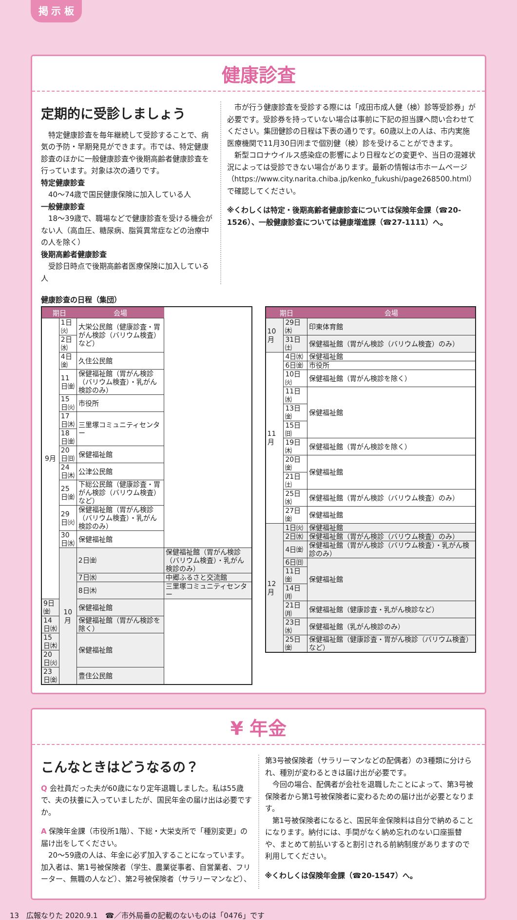掲 示 板
健康診査
定期的に受診しましょう
　特定健康診査を毎年継続して受診することで、病気の予防・早期発見ができます。市では、特定健康診査のほかに一般健康診査や後期高齢者健康診査を行っています。対象は次の通りです。
特定健康診査
　40～74歳で国民健康保険に加入している人
一般健康診査
　18～39歳で、職場などで健康診査を受ける機会がない人（高血圧、糖尿病、脂質異常症などの治療中の人を除く）
後期高齢者健康診査
　受診日時点で後期高齢者医療保険に加入している人
　市が行う健康診査を受診する際には「成田市成人健（検）診等受診券」が必要です。受診券を持っていない場合は事前に下記の担当課へ問い合わせてください。集団健診の日程は下表の通りです。60歳以上の人は、市内実施医療機関で11月30日㈪まで個別健（検）診を受けることができます。
　新型コロナウイルス感染症の影響により日程などの変更や、当日の混雑状況によっては受診できない場合があります。最新の情報は市ホームページ（https://www.city.narita.chiba.jp/kenko_fukushi/page268500.html）で確認してください。
※くわしくは特定・後期高齢者健康診査については保険年金課（☎20-1526）、一般健康診査については健康増進課（☎27-1111）へ。
健康診査の日程（集団）
| 期日 | | 会場 | |
| --- | --- | --- | --- |
| 9月 | 1日㈫ | 大栄公民館（健康診査・胃がん検診（バリウム検査）など） | |
| | 2日㈬ | | |
| | 4日㈮ | 久住公民館 | |
| | 11日㈮ | 保健福祉館（胃がん検診（バリウム検査）・乳がん検診のみ） | |
| | 15日㈫ | 市役所 | |
| | 17日㈭ | 三里塚コミュニティセンター | |
| | 18日㈮ | | |
| | 20日㈰ | 保健福祉館 | |
| | 24日㈭ | 公津公民館 | |
| | 25日㈮ | 下総公民館（健康診査・胃がん検診（バリウム検査）など） | |
| | 29日㈫ | 保健福祉館（胃がん検診（バリウム検査）・乳がん検診のみ） | |
| | 30日㈬ | 保健福祉館 | |
| | 10月 | 2日㈮ | 保健福祉館（胃がん検診（バリウム検査）・乳がん検診のみ） |
| | | 7日㈬ | 中郷ふるさと交流館 |
| | | 8日㈭ | 三里塚コミュニティセンター |
| 9日㈮ | | 保健福祉館 | |
| 14日㈬ | | 保健福祉館（胃がん検診を除く） | |
| 15日㈭ | | 保健福祉館 | |
| 20日㈫ | | | |
| 23日㈮ | | 豊住公民館 | |
| 期日 | | 会場 |
| --- | --- | --- |
| 10月 | 29日㈭ | 印東体育館 |
| | 31日㈯ | 保健福祉館（胃がん検診（バリウム検査）のみ） |
| 11月 | 4日㈬ | 保健福祉館 |
| | 6日㈮ | 市役所 |
| | 10日㈫ | 保健福祉館（胃がん検診を除く） |
| | 11日㈬ | 保健福祉館 |
| | 13日㈮ | |
| | 15日㈰ | |
| | 19日㈭ | 保健福祉館（胃がん検診を除く） |
| | 20日㈮ | 保健福祉館 |
| | 21日㈯ | |
| | 25日㈬ | 保健福祉館（胃がん検診（バリウム検査）のみ） |
| | 27日㈮ | 保健福祉館 |
| 12月 | 1日㈫ | 保健福祉館 |
| | 2日㈬ | 保健福祉館（胃がん検診（バリウム検査）のみ） |
| | 4日㈮ | 保健福祉館（胃がん検診（バリウム検査）・乳がん検診のみ） |
| | 6日㈰ | 保健福祉館 |
| | 11日㈮ | |
| | 14日㈪ | |
| | 21日㈪ | 保健福祉館（健康診査・乳がん検診など） |
| | 23日㈬ | 保健福祉館（乳がん検診のみ） |
| | 25日㈮ | 保健福祉館（健康診査・胃がん検診（バリウム検査）など） |
¥ 年金
こんなときはどうなるの？
Q 会社員だった夫が60歳になり定年退職しました。私は55歳で、夫の扶養に入っていましたが、国民年金の届け出は必要ですか。
A 保険年金課（市役所1階）、下総・大栄支所で「種別変更」の届け出をしてください。
　20～59歳の人は、年金に必ず加入することになっています。加入者は、第1号被保険者（学生、農業従事者、自営業者、フリーター、無職の人など）、第2号被保険者（サラリーマンなど）、
第3号被保険者（サラリーマンなどの配偶者）の3種類に分けられ、種別が変わるときは届け出が必要です。
　今回の場合、配偶者が会社を退職したことによって、第3号被保険者から第1号被保険者に変わるための届け出が必要となります。
　第1号被保険者になると、国民年金保険料は自分で納めることになります。納付には、手間がなく納め忘れのない口座振替や、まとめて前払いすると割引される前納制度がありますので利用してください。
※くわしくは保険年金課（☎20-1547）へ。
13　広報なりた 2020.9.1　☎／市外局番の記載のないものは「0476」です